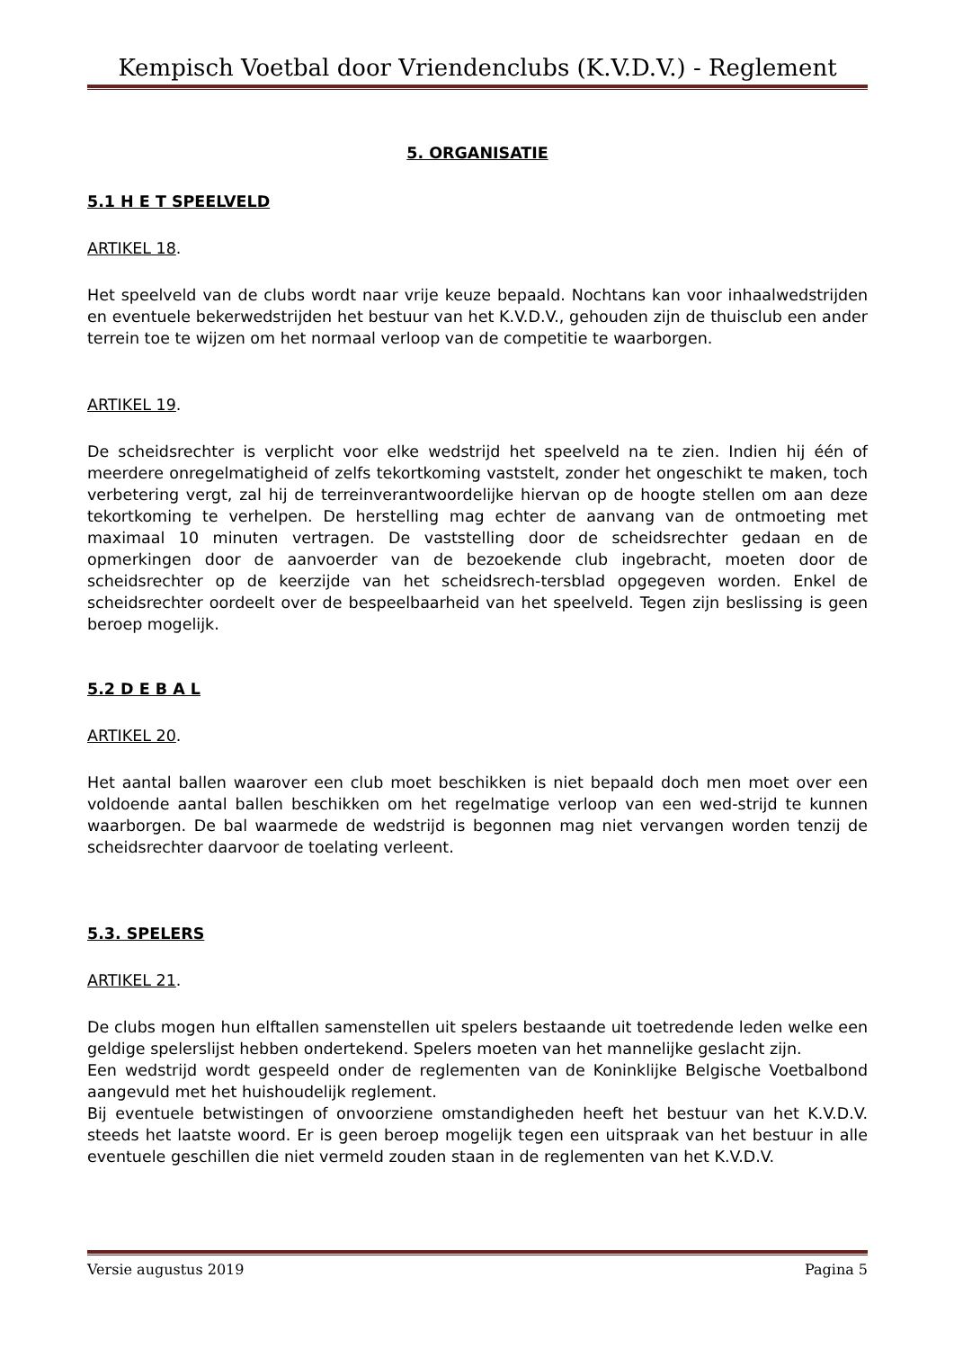Kempisch Voetbal door Vriendenclubs (K.V.D.V.) - Reglement
5. ORGANISATIE
5.1 H E T SPEELVELD
ARTIKEL 18.
Het speelveld van de clubs wordt naar vrije keuze bepaald. Nochtans kan voor inhaalwedstrijden en eventuele bekerwedstrijden het bestuur van het K.V.D.V., gehouden zijn de thuisclub een ander terrein toe te wijzen om het normaal verloop van de competitie te waarborgen.
ARTIKEL 19.
De scheidsrechter is verplicht voor elke wedstrijd het speelveld na te zien. Indien hij één of meerdere onregelmatigheid of zelfs tekortkoming vaststelt, zonder het ongeschikt te maken, toch verbetering vergt, zal hij de terreinverantwoordelijke hiervan op de hoogte stellen om aan deze tekortkoming te verhelpen. De herstelling mag echter de aanvang van de ontmoeting met maximaal 10 minuten vertragen. De vaststelling door de scheidsrechter gedaan en de opmerkingen door de aanvoerder van de bezoekende club ingebracht, moeten door de scheidsrechter op de keerzijde van het scheidsrech-tersblad opgegeven worden. Enkel de scheidsrechter oordeelt over de bespeelbaarheid van het speelveld. Tegen zijn beslissing is geen beroep mogelijk.
5.2 D E B A L
ARTIKEL 20.
Het aantal ballen waarover een club moet beschikken is niet bepaald doch men moet over een voldoende aantal ballen beschikken om het regelmatige verloop van een wed-strijd te kunnen waarborgen. De bal waarmede de wedstrijd is begonnen mag niet vervangen worden tenzij de scheidsrechter daarvoor de toelating verleent.
5.3. SPELERS
ARTIKEL 21.
De clubs mogen hun elftallen samenstellen uit spelers bestaande uit toetredende leden welke een geldige spelerslijst hebben ondertekend. Spelers moeten van het mannelijke geslacht zijn.
Een wedstrijd wordt gespeeld onder de reglementen van de Koninklijke Belgische Voetbalbond aangevuld met het huishoudelijk reglement.
Bij eventuele betwistingen of onvoorziene omstandigheden heeft het bestuur van het K.V.D.V. steeds het laatste woord. Er is geen beroep mogelijk tegen een uitspraak van het bestuur in alle eventuele geschillen die niet vermeld zouden staan in de reglementen van het K.V.D.V.
Versie augustus 2019 Pagina 5